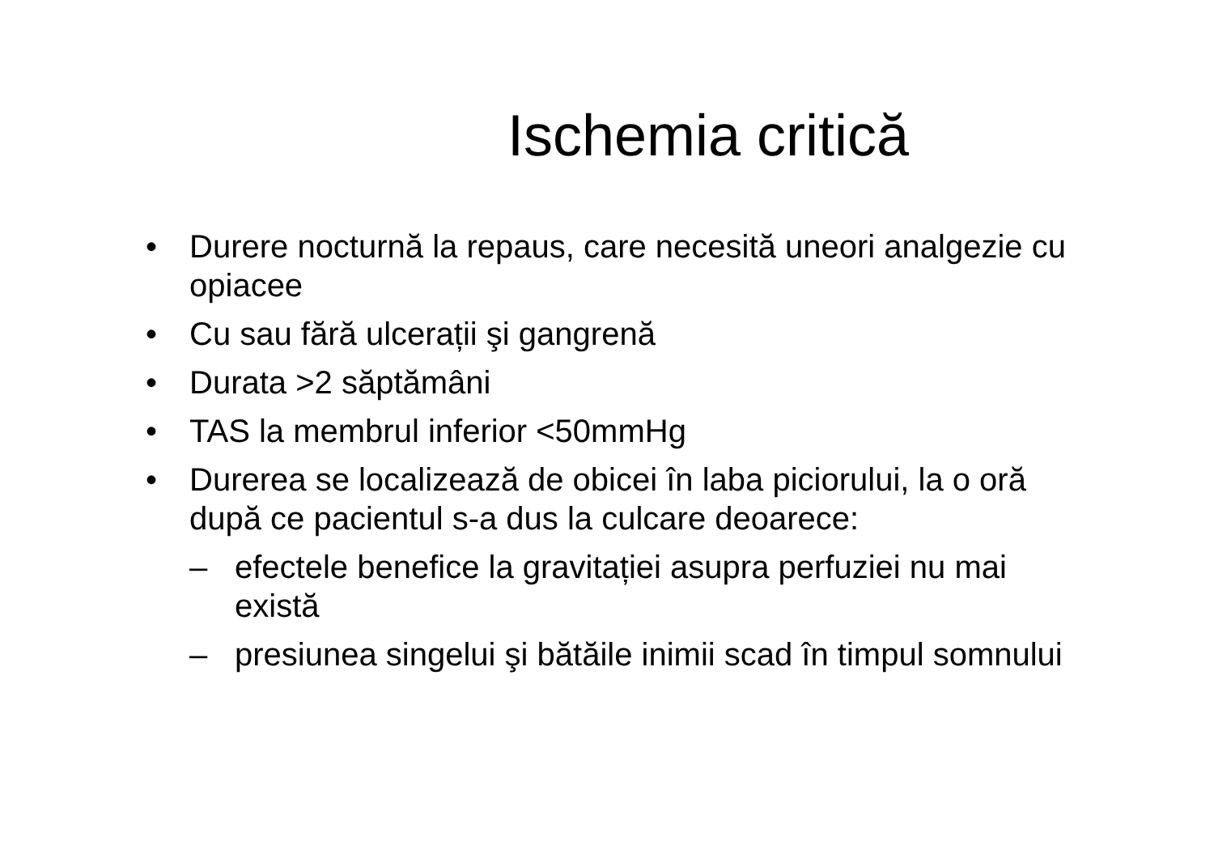Ischemia critică
• Durere nocturnă la repaus, care necesită uneori analgezie cu opiacee
• Cu sau fără ulcerații şi gangrenă
• Durata >2 săptămâni
• TAS la membrul inferior <50mmHg
• Durerea se localizează de obicei în laba piciorului, la o oră după ce pacientul s-a dus la culcare deoarece:
– efectele benefice la gravitației asupra perfuziei nu mai există
– presiunea singelui şi bătăile inimii scad în timpul somnului